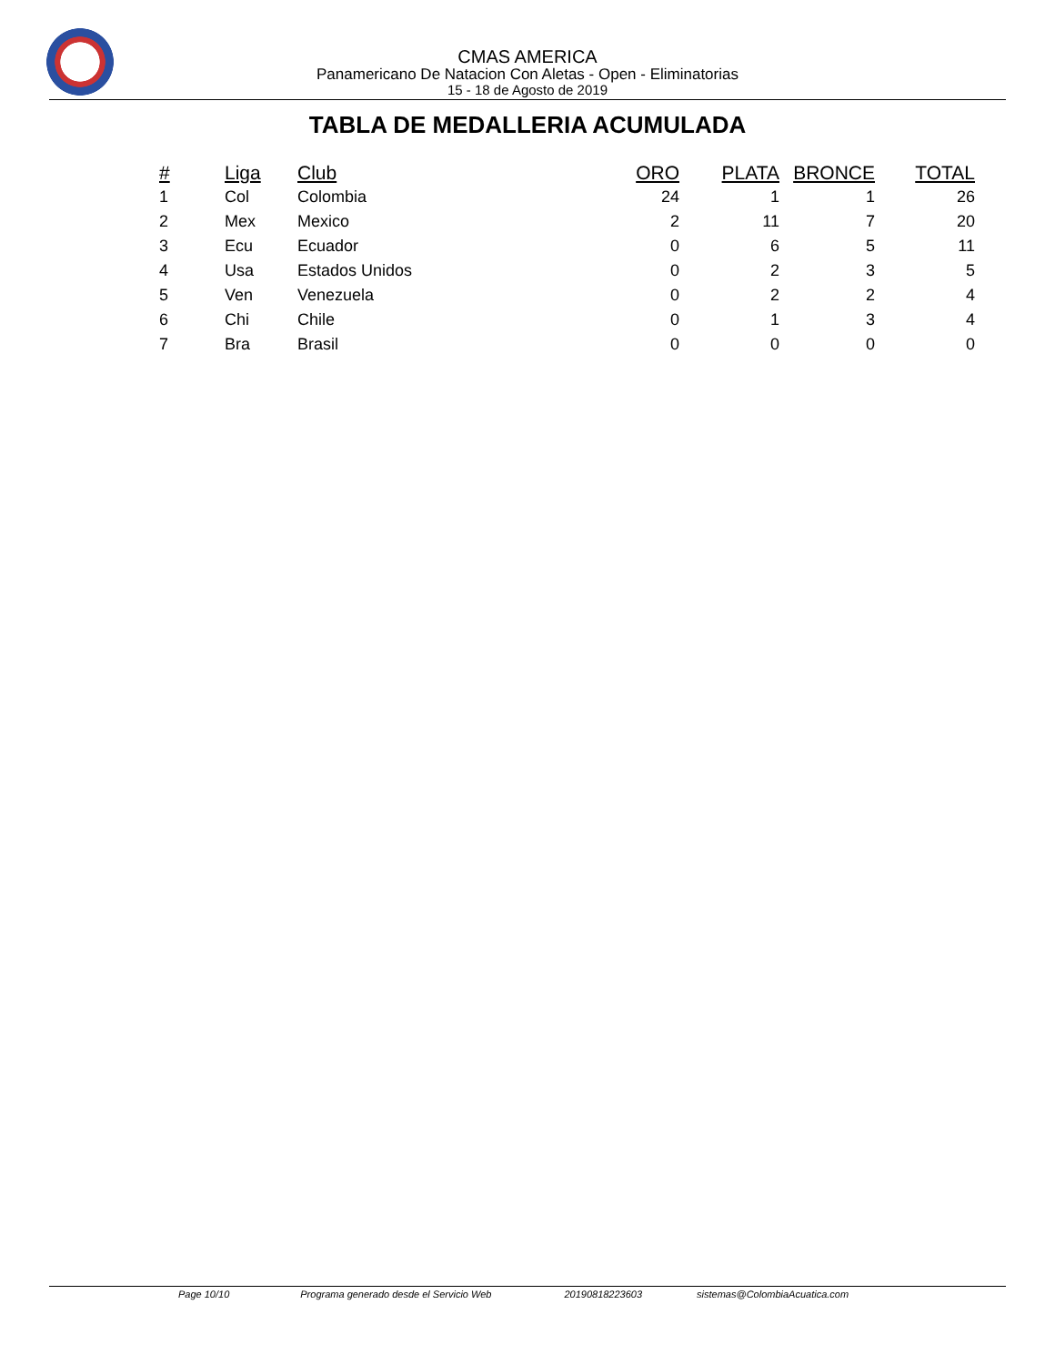CMAS AMERICA
Panamericano De Natacion Con Aletas - Open - Eliminatorias
15 - 18 de Agosto de 2019
TABLA DE MEDALLERIA ACUMULADA
| # | Liga | Club | ORO | PLATA | BRONCE | TOTAL |
| --- | --- | --- | --- | --- | --- | --- |
| 1 | Col | Colombia | 24 | 1 | 1 | 26 |
| 2 | Mex | Mexico | 2 | 11 | 7 | 20 |
| 3 | Ecu | Ecuador | 0 | 6 | 5 | 11 |
| 4 | Usa | Estados Unidos | 0 | 2 | 3 | 5 |
| 5 | Ven | Venezuela | 0 | 2 | 2 | 4 |
| 6 | Chi | Chile | 0 | 1 | 3 | 4 |
| 7 | Bra | Brasil | 0 | 0 | 0 | 0 |
Page 10/10 Programa generado desde el Servicio Web 20190818223603 sistemas@ColombiaAcuatica.com